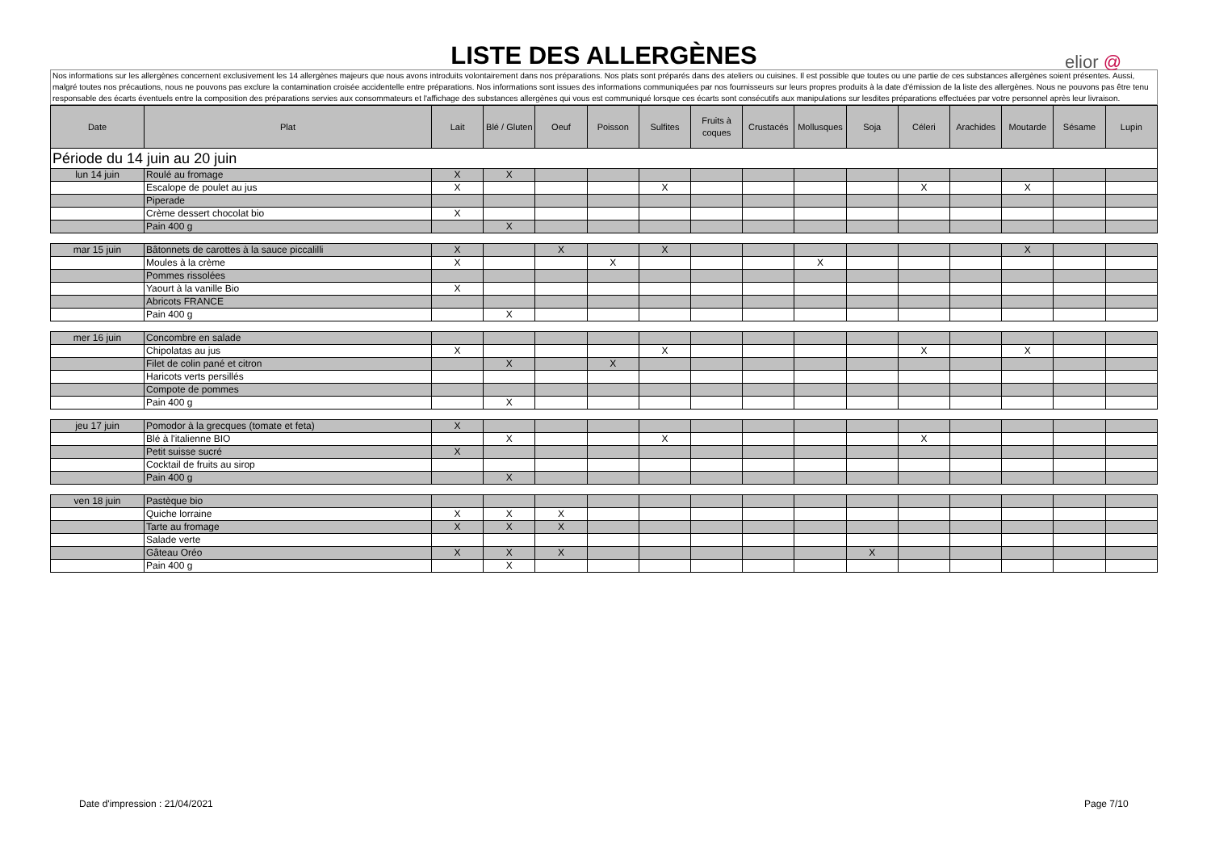LISTE DES ALLERGÈNES
elior @
Nos informations sur les allergènes concernent exclusivement les 14 allergènes majeurs que nous avons introduits volontairement dans nos préparations. Nos plats sont préparés dans des ateliers ou cuisines. Il est possible que toutes ou une partie de ces substances allergènes soient présentes. Aussi, malgré toutes nos précautions, nous ne pouvons pas exclure la contamination croisée accidentelle entre préparations. Nos informations sont issues des informations communiquées par nos fournisseurs sur leurs propres produits à la date d'émission de la liste des allergènes. Nous ne pouvons pas être tenu responsable des écarts éventuels entre la composition des préparations servies aux consommateurs et l'affichage des substances allergènes qui vous est communiqué lorsque ces écarts sont consécutifs aux manipulations sur lesdites préparations effectuées par votre personnel après leur livraison.
| Date | Plat | Lait | Blé / Gluten | Oeuf | Poisson | Sulfites | Fruits à coques | Crustacés | Mollusques | Soja | Céleri | Arachides | Moutarde | Sésame | Lupin |
| --- | --- | --- | --- | --- | --- | --- | --- | --- | --- | --- | --- | --- | --- | --- | --- |
| Période du 14 juin au 20 juin | | | | | | | | | | | | | | | |
| lun 14 juin | Roulé au fromage | X | X | | | | | | | | | | | | |
| | Escalope de poulet au jus | X | | | | X | | | | | X | | X | | |
| | Piperade | | | | | | | | | | | | | | |
| | Crème dessert chocolat bio | X | | | | | | | | | | | | | |
| | Pain 400 g | | X | | | | | | | | | | | | |
| mar 15 juin | Bâtonnets de carottes à la sauce piccalilli | X | | X | | X | | | | | | | X | | |
| | Moules à la crème | X | | | X | | | | X | | | | | | |
| | Pommes rissolées | | | | | | | | | | | | | | |
| | Yaourt à la vanille Bio | X | | | | | | | | | | | | | |
| | Abricots FRANCE | | | | | | | | | | | | | | |
| | Pain 400 g | | X | | | | | | | | | | | | |
| mer 16 juin | Concombre en salade | | | | | | | | | | | | | | |
| | Chipolatas au jus | X | | | | X | | | | | X | | X | | |
| | Filet de colin pané et citron | | X | | X | | | | | | | | | | |
| | Haricots verts persillés | | | | | | | | | | | | | | |
| | Compote de pommes | | | | | | | | | | | | | | |
| | Pain 400 g | | X | | | | | | | | | | | | |
| jeu 17 juin | Pomodor à la grecques (tomate et feta) | X | | | | | | | | | | | | | |
| | Blé à l'italienne BIO | | X | | | X | | | | | X | | | | |
| | Petit suisse sucré | X | | | | | | | | | | | | | |
| | Cocktail de fruits au sirop | | | | | | | | | | | | | | |
| | Pain 400 g | | X | | | | | | | | | | | | |
| ven 18 juin | Pastèque bio | | | | | | | | | | | | | | |
| | Quiche lorraine | X | X | X | | | | | | | | | | | |
| | Tarte au fromage | X | X | X | | | | | | | | | | | |
| | Salade verte | | | | | | | | | | | | | | |
| | Gâteau Oréo | X | X | X | | | | | | X | | | | | |
| | Pain 400 g | | X | | | | | | | | | | | | |
Date d'impression : 21/04/2021 Page 7/10